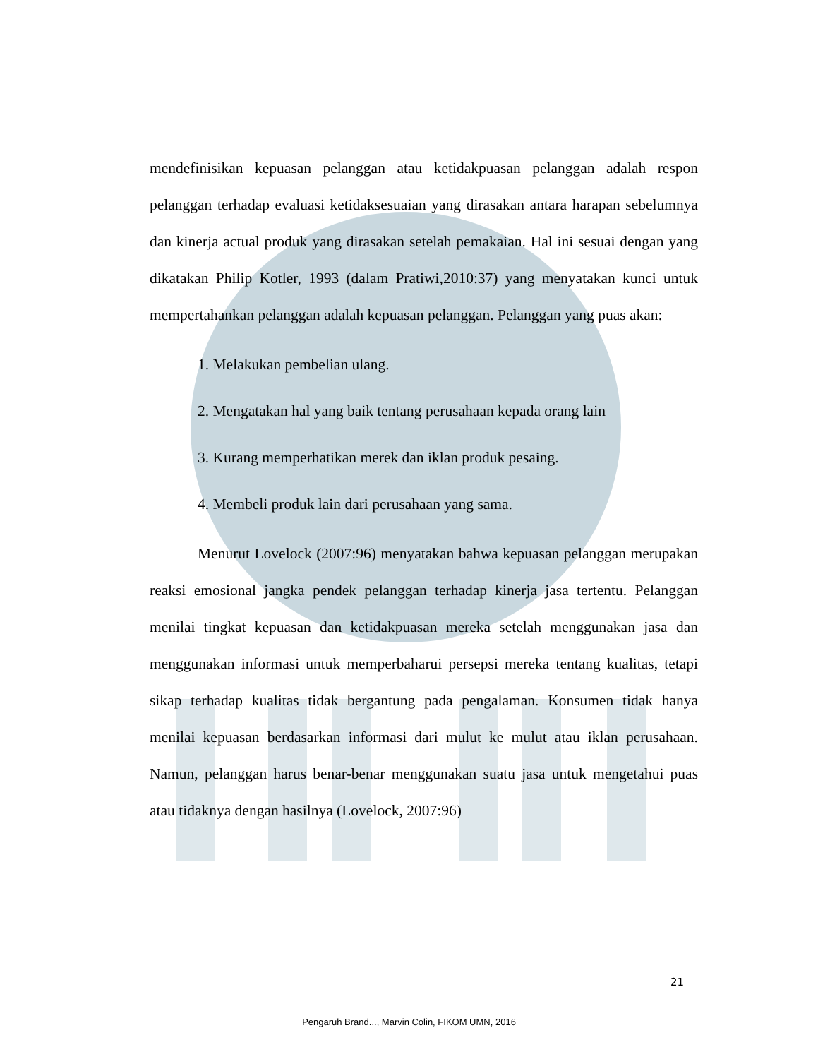mendefinisikan kepuasan pelanggan atau ketidakpuasan pelanggan adalah respon pelanggan terhadap evaluasi ketidaksesuaian yang dirasakan antara harapan sebelumnya dan kinerja actual produk yang dirasakan setelah pemakaian. Hal ini sesuai dengan yang dikatakan Philip Kotler, 1993 (dalam Pratiwi,2010:37) yang menyatakan kunci untuk mempertahankan pelanggan adalah kepuasan pelanggan. Pelanggan yang puas akan:
1. Melakukan pembelian ulang.
2. Mengatakan hal yang baik tentang perusahaan kepada orang lain
3. Kurang memperhatikan merek dan iklan produk pesaing.
4. Membeli produk lain dari perusahaan yang sama.
Menurut Lovelock (2007:96) menyatakan bahwa kepuasan pelanggan merupakan reaksi emosional jangka pendek pelanggan terhadap kinerja jasa tertentu. Pelanggan menilai tingkat kepuasan dan ketidakpuasan mereka setelah menggunakan jasa dan menggunakan informasi untuk memperbaharui persepsi mereka tentang kualitas, tetapi sikap terhadap kualitas tidak bergantung pada pengalaman. Konsumen tidak hanya menilai kepuasan berdasarkan informasi dari mulut ke mulut atau iklan perusahaan. Namun, pelanggan harus benar-benar menggunakan suatu jasa untuk mengetahui puas atau tidaknya dengan hasilnya (Lovelock, 2007:96)
21
Pengaruh Brand..., Marvin Colin, FIKOM UMN, 2016